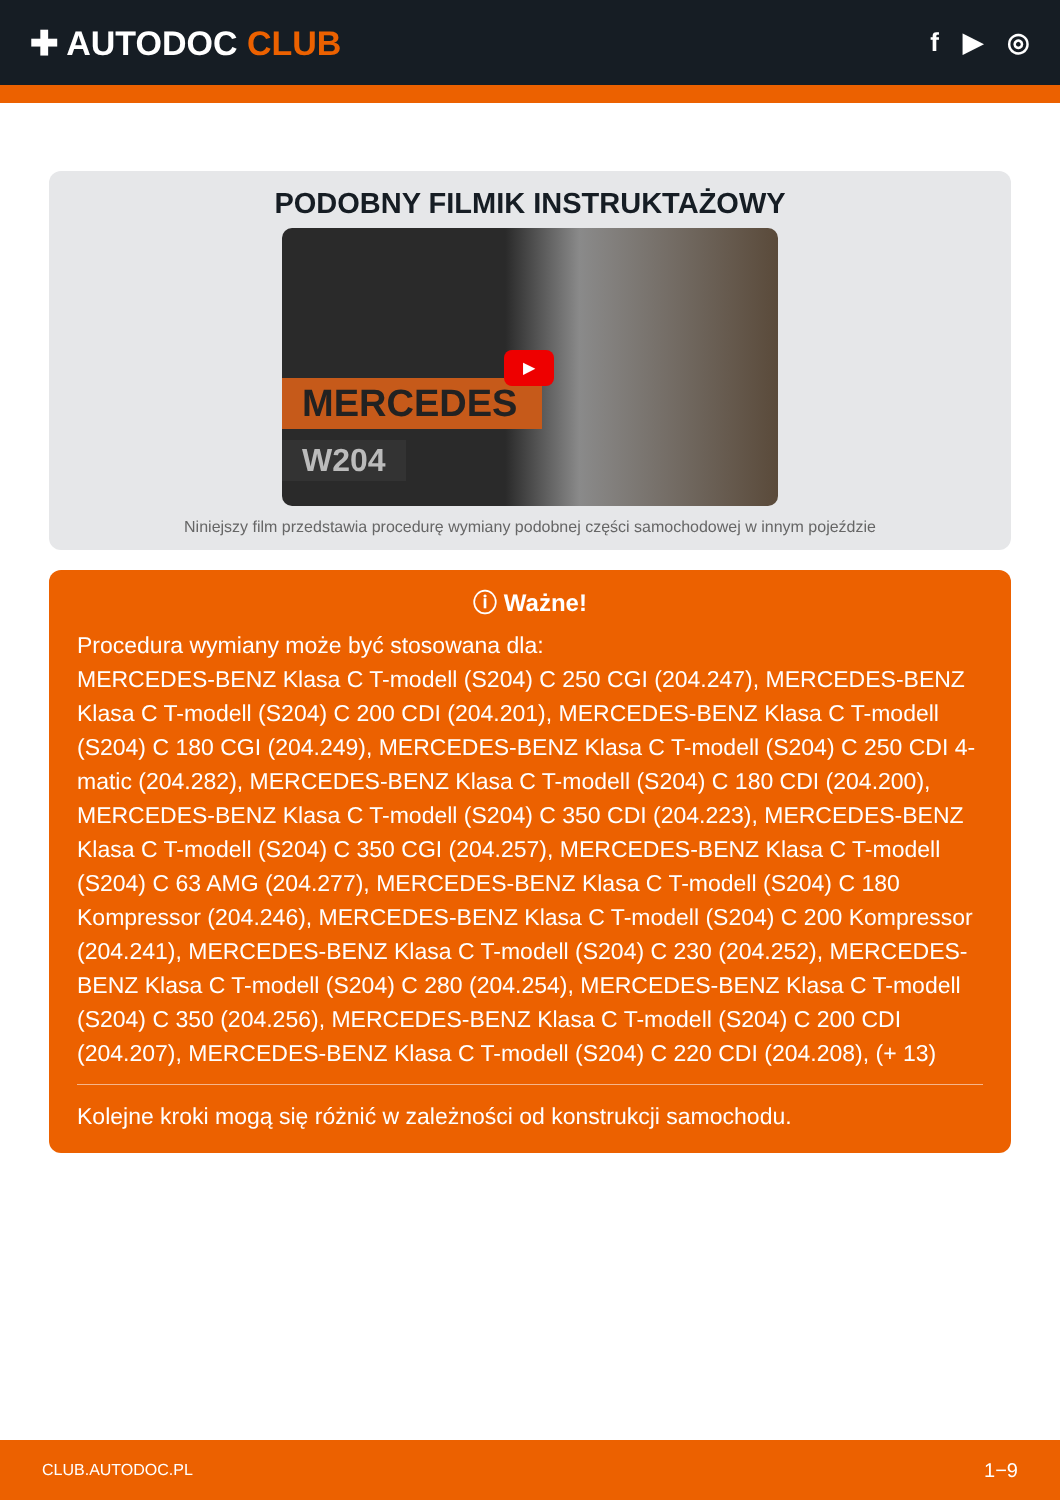✚ AUTODOC CLUB
f ▶ ◎
PODOBNY FILMIK INSTRUKTAŻOWY
MERCEDES
W204
▶
Niniejszy film przedstawia procedurę wymiany podobnej części samochodowej w innym pojeździe
ⓘ Ważne!
Procedura wymiany może być stosowana dla:
MERCEDES-BENZ Klasa C T-modell (S204) C 250 CGI (204.247), MERCEDES-BENZ Klasa C T-modell (S204) C 200 CDI (204.201), MERCEDES-BENZ Klasa C T-modell (S204) C 180 CGI (204.249), MERCEDES-BENZ Klasa C T-modell (S204) C 250 CDI 4-matic (204.282), MERCEDES-BENZ Klasa C T-modell (S204) C 180 CDI (204.200), MERCEDES-BENZ Klasa C T-modell (S204) C 350 CDI (204.223), MERCEDES-BENZ Klasa C T-modell (S204) C 350 CGI (204.257), MERCEDES-BENZ Klasa C T-modell (S204) C 63 AMG (204.277), MERCEDES-BENZ Klasa C T-modell (S204) C 180 Kompressor (204.246), MERCEDES-BENZ Klasa C T-modell (S204) C 200 Kompressor (204.241), MERCEDES-BENZ Klasa C T-modell (S204) C 230 (204.252), MERCEDES-BENZ Klasa C T-modell (S204) C 280 (204.254), MERCEDES-BENZ Klasa C T-modell (S204) C 350 (204.256), MERCEDES-BENZ Klasa C T-modell (S204) C 200 CDI (204.207), MERCEDES-BENZ Klasa C T-modell (S204) C 220 CDI (204.208), (+ 13)
Kolejne kroki mogą się różnić w zależności od konstrukcji samochodu.
CLUB.AUTODOC.PL 1−9